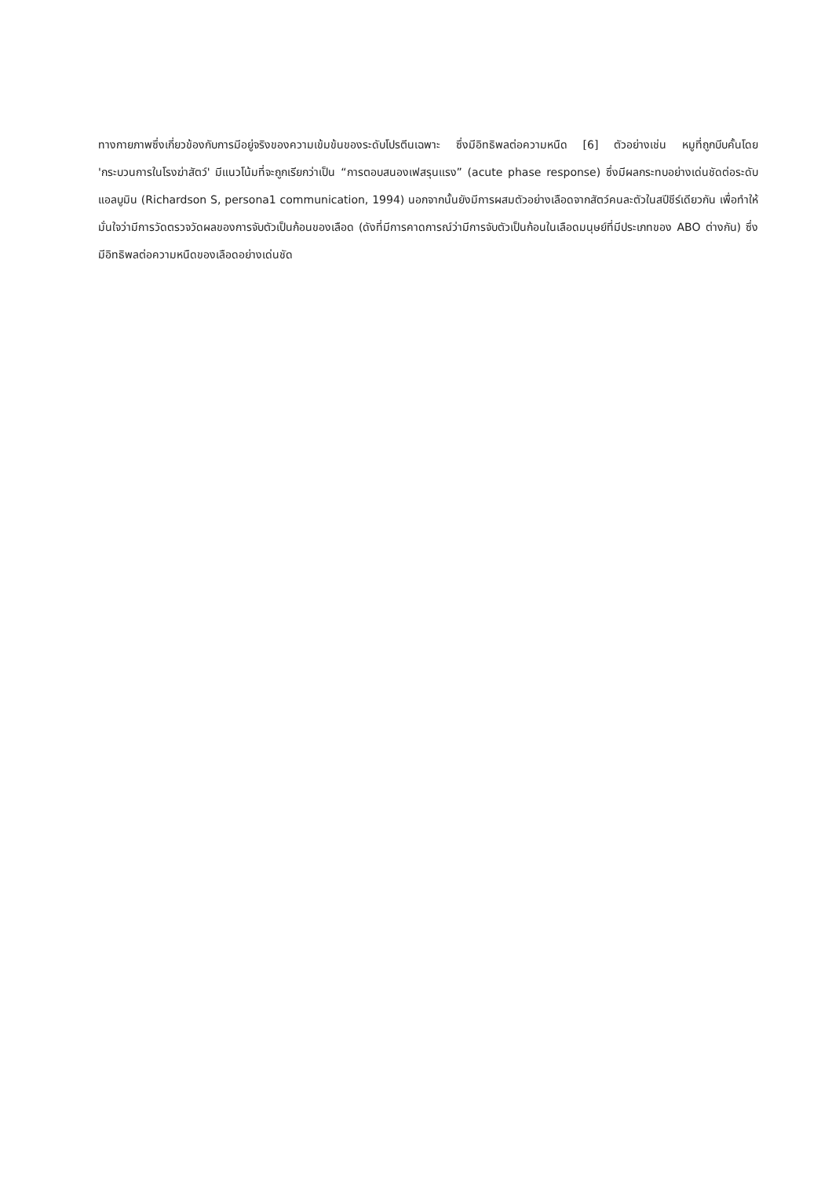ทางกายภาพซึ่งเกี่ยวข้องกับการมีอยู่จริงของความเข้มข้นของระดับโปรตีนเฉพาะ ซึ่งมีอิทธิพลต่อความหนืด [6] ตัวอย่างเช่น หมูที่ถูกบีบคั้นโดย 'กระบวนการในโรงฆ่าสัตว์' มีแนวโน้มที่จะถูกเรียกว่าเป็น “การตอบสนองเฟสรุนแรง” (acute phase response) ซึ่งมีผลกระทบอย่างเด่นชัดต่อระดับแอลบูมิน (Richardson S, persona1 communication, 1994) นอกจากนั้นยังมีการผสมตัวอย่างเลือดจากสัตว์คนละตัวในสปีชีร์เดียวกัน เพื่อทำให้มั่นใจว่ามีการวัดตรวจวัดผลของการจับตัวเป็นก้อนของเลือด (ดังที่มีการคาดการณ์ว่ามีการจับตัวเป็นก้อนในเลือดมนุษย์ที่มีประเภทของ ABO ต่างกัน) ซึ่งมีอิทธิพลต่อความหนืดของเลือดอย่างเด่นชัด